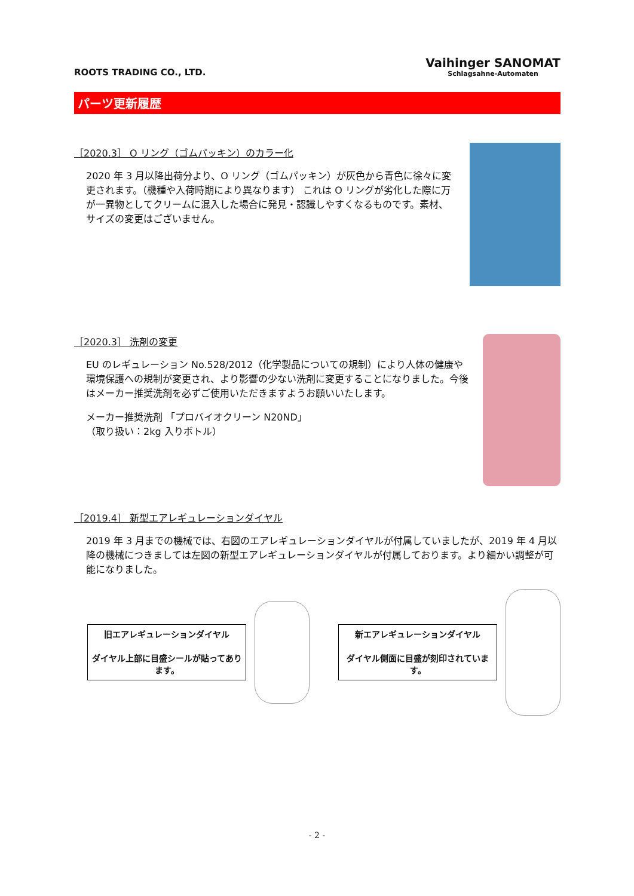ROOTS TRADING CO., LTD.
Vaihinger SANOMAT
Schlagsahne-Automaten
パーツ更新履歴
［2020.3］ O リング（ゴムパッキン）のカラー化
2020 年 3 月以降出荷分より、O リング（ゴムパッキン）が灰色から青色に徐々に変更されます。（機種や入荷時期により異なります） これは O リングが劣化した際に万が一異物としてクリームに混入した場合に発見・認識しやすくなるものです。素材、サイズの変更はございません。
［2020.3］ 洗剤の変更
EU のレギュレーション No.528/2012（化学製品についての規制）により人体の健康や環境保護への規制が変更され、より影響の少ない洗剤に変更することになりました。今後はメーカー推奨洗剤を必ずご使用いただきますようお願いいたします。
メーカー推奨洗剤 「プロバイオクリーン N20ND」
（取り扱い：2kg 入りボトル）
［2019.4］ 新型エアレギュレーションダイヤル
2019 年 3 月までの機械では、右図のエアレギュレーションダイヤルが付属していましたが、2019 年 4 月以降の機械につきましては左図の新型エアレギュレーションダイヤルが付属しております。より細かい調整が可能になりました。
旧エアレギュレーションダイヤル
ダイヤル上部に目盛シールが貼ってあります。
新エアレギュレーションダイヤル
ダイヤル側面に目盛が刻印されています。
- 2 -